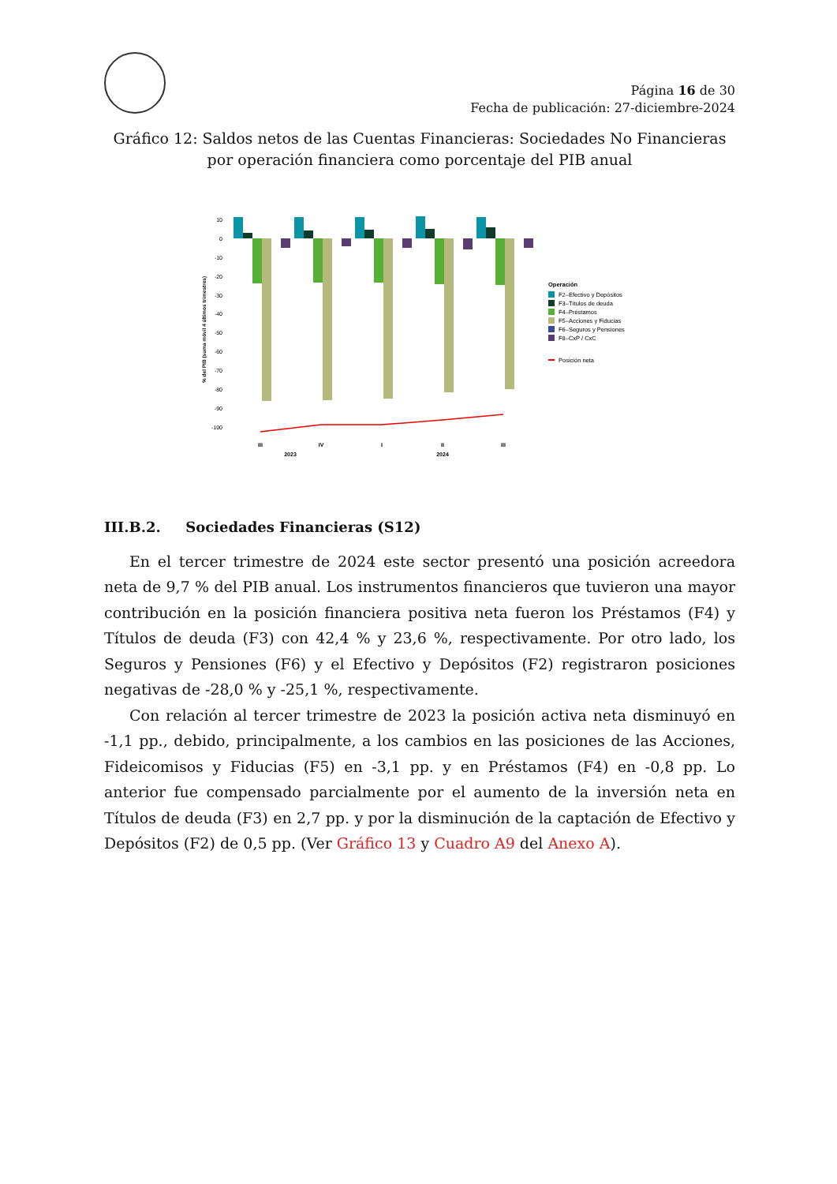Página 16 de 30
Fecha de publicación: 27-diciembre-2024
Gráfico 12: Saldos netos de las Cuentas Financieras: Sociedades No Financieras
por operación financiera como porcentaje del PIB anual
% del PIB (suma móvil 4 últimos trimestres)
10
0
-10
-20
-30
-40
-50
-60
-70
-80
-90
-100
III
IV
I
II
III
2023
2024
Operación
F2–Efectivo y Depósitos
F3–Títulos de deuda
F4–Préstamos
F5–Acciones y Fiducias
F6–Seguros y Pensiones
F8–CxP / CxC
Posición neta
III.B.2. Sociedades Financieras (S12)
En el tercer trimestre de 2024 este sector presentó una posición acreedora neta de 9,7 % del PIB anual. Los instrumentos financieros que tuvieron una mayor contribución en la posición financiera positiva neta fueron los Préstamos (F4) y Títulos de deuda (F3) con 42,4 % y 23,6 %, respectivamente. Por otro lado, los Seguros y Pensiones (F6) y el Efectivo y Depósitos (F2) registraron posiciones negativas de -28,0 % y -25,1 %, respectivamente.
Con relación al tercer trimestre de 2023 la posición activa neta disminuyó en -1,1 pp., debido, principalmente, a los cambios en las posiciones de las Acciones, Fideicomisos y Fiducias (F5) en -3,1 pp. y en Préstamos (F4) en -0,8 pp. Lo anterior fue compensado parcialmente por el aumento de la inversión neta en Títulos de deuda (F3) en 2,7 pp. y por la disminución de la captación de Efectivo y Depósitos (F2) de 0,5 pp. (Ver Gráfico 13 y Cuadro A9 del Anexo A).